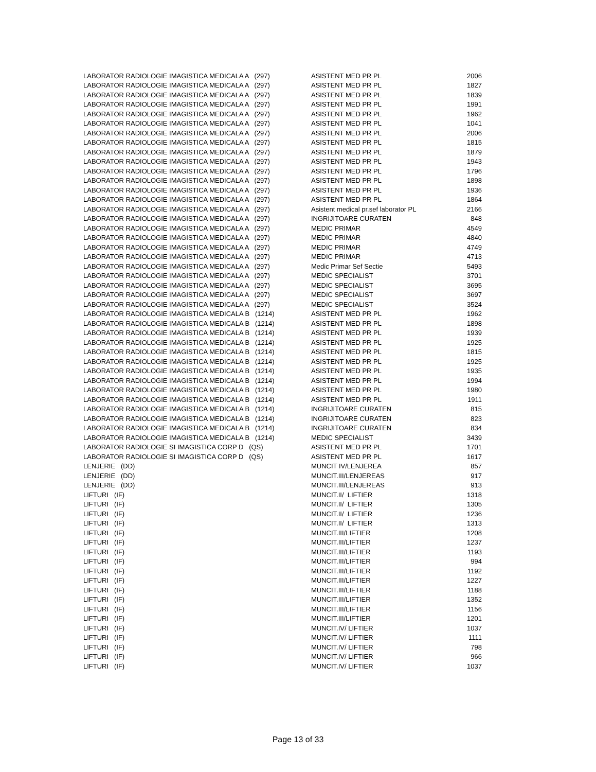| LABORATOR RADIOLOGIE IMAGISTICA MEDICALA A (297) | ASISTENT MED PR PL | 2006 |
| LABORATOR RADIOLOGIE IMAGISTICA MEDICALA A (297) | ASISTENT MED PR PL | 1827 |
| LABORATOR RADIOLOGIE IMAGISTICA MEDICALA A (297) | ASISTENT MED PR PL | 1839 |
| LABORATOR RADIOLOGIE IMAGISTICA MEDICALA A (297) | ASISTENT MED PR PL | 1991 |
| LABORATOR RADIOLOGIE IMAGISTICA MEDICALA A (297) | ASISTENT MED PR PL | 1962 |
| LABORATOR RADIOLOGIE IMAGISTICA MEDICALA A (297) | ASISTENT MED PR PL | 1041 |
| LABORATOR RADIOLOGIE IMAGISTICA MEDICALA A (297) | ASISTENT MED PR PL | 2006 |
| LABORATOR RADIOLOGIE IMAGISTICA MEDICALA A (297) | ASISTENT MED PR PL | 1815 |
| LABORATOR RADIOLOGIE IMAGISTICA MEDICALA A (297) | ASISTENT MED PR PL | 1879 |
| LABORATOR RADIOLOGIE IMAGISTICA MEDICALA A (297) | ASISTENT MED PR PL | 1943 |
| LABORATOR RADIOLOGIE IMAGISTICA MEDICALA A (297) | ASISTENT MED PR PL | 1796 |
| LABORATOR RADIOLOGIE IMAGISTICA MEDICALA A (297) | ASISTENT MED PR PL | 1898 |
| LABORATOR RADIOLOGIE IMAGISTICA MEDICALA A (297) | ASISTENT MED PR PL | 1936 |
| LABORATOR RADIOLOGIE IMAGISTICA MEDICALA A (297) | ASISTENT MED PR PL | 1864 |
| LABORATOR RADIOLOGIE IMAGISTICA MEDICALA A (297) | Asistent medical pr.sef laborator PL | 2166 |
| LABORATOR RADIOLOGIE IMAGISTICA MEDICALA A (297) | INGRIJITOARE CURATEN | 848 |
| LABORATOR RADIOLOGIE IMAGISTICA MEDICALA A (297) | MEDIC PRIMAR | 4549 |
| LABORATOR RADIOLOGIE IMAGISTICA MEDICALA A (297) | MEDIC PRIMAR | 4840 |
| LABORATOR RADIOLOGIE IMAGISTICA MEDICALA A (297) | MEDIC PRIMAR | 4749 |
| LABORATOR RADIOLOGIE IMAGISTICA MEDICALA A (297) | MEDIC PRIMAR | 4713 |
| LABORATOR RADIOLOGIE IMAGISTICA MEDICALA A (297) | Medic Primar Sef Sectie | 5493 |
| LABORATOR RADIOLOGIE IMAGISTICA MEDICALA A (297) | MEDIC SPECIALIST | 3701 |
| LABORATOR RADIOLOGIE IMAGISTICA MEDICALA A (297) | MEDIC SPECIALIST | 3695 |
| LABORATOR RADIOLOGIE IMAGISTICA MEDICALA A (297) | MEDIC SPECIALIST | 3697 |
| LABORATOR RADIOLOGIE IMAGISTICA MEDICALA A (297) | MEDIC SPECIALIST | 3524 |
| LABORATOR RADIOLOGIE IMAGISTICA MEDICALA B (1214) | ASISTENT MED PR PL | 1962 |
| LABORATOR RADIOLOGIE IMAGISTICA MEDICALA B (1214) | ASISTENT MED PR PL | 1898 |
| LABORATOR RADIOLOGIE IMAGISTICA MEDICALA B (1214) | ASISTENT MED PR PL | 1939 |
| LABORATOR RADIOLOGIE IMAGISTICA MEDICALA B (1214) | ASISTENT MED PR PL | 1925 |
| LABORATOR RADIOLOGIE IMAGISTICA MEDICALA B (1214) | ASISTENT MED PR PL | 1815 |
| LABORATOR RADIOLOGIE IMAGISTICA MEDICALA B (1214) | ASISTENT MED PR PL | 1925 |
| LABORATOR RADIOLOGIE IMAGISTICA MEDICALA B (1214) | ASISTENT MED PR PL | 1935 |
| LABORATOR RADIOLOGIE IMAGISTICA MEDICALA B (1214) | ASISTENT MED PR PL | 1994 |
| LABORATOR RADIOLOGIE IMAGISTICA MEDICALA B (1214) | ASISTENT MED PR PL | 1980 |
| LABORATOR RADIOLOGIE IMAGISTICA MEDICALA B (1214) | ASISTENT MED PR PL | 1911 |
| LABORATOR RADIOLOGIE IMAGISTICA MEDICALA B (1214) | INGRIJITOARE CURATEN | 815 |
| LABORATOR RADIOLOGIE IMAGISTICA MEDICALA B (1214) | INGRIJITOARE CURATEN | 823 |
| LABORATOR RADIOLOGIE IMAGISTICA MEDICALA B (1214) | INGRIJITOARE CURATEN | 834 |
| LABORATOR RADIOLOGIE IMAGISTICA MEDICALA B (1214) | MEDIC SPECIALIST | 3439 |
| LABORATOR RADIOLOGIE SI IMAGISTICA CORP D (QS) | ASISTENT MED PR PL | 1701 |
| LABORATOR RADIOLOGIE SI IMAGISTICA CORP D (QS) | ASISTENT MED PR PL | 1617 |
| LENJERIE (DD) | MUNCIT IV/LENJEREA | 857 |
| LENJERIE (DD) | MUNCIT.III/LENJEREAS | 917 |
| LENJERIE (DD) | MUNCIT.III/LENJEREAS | 913 |
| LIFTURI (IF) | MUNCIT.II/ LIFTIER | 1318 |
| LIFTURI (IF) | MUNCIT.II/ LIFTIER | 1305 |
| LIFTURI (IF) | MUNCIT.II/ LIFTIER | 1236 |
| LIFTURI (IF) | MUNCIT.II/ LIFTIER | 1313 |
| LIFTURI (IF) | MUNCIT.III/LIFTIER | 1208 |
| LIFTURI (IF) | MUNCIT.III/LIFTIER | 1237 |
| LIFTURI (IF) | MUNCIT.III/LIFTIER | 1193 |
| LIFTURI (IF) | MUNCIT.III/LIFTIER | 994 |
| LIFTURI (IF) | MUNCIT.III/LIFTIER | 1192 |
| LIFTURI (IF) | MUNCIT.III/LIFTIER | 1227 |
| LIFTURI (IF) | MUNCIT.III/LIFTIER | 1188 |
| LIFTURI (IF) | MUNCIT.III/LIFTIER | 1352 |
| LIFTURI (IF) | MUNCIT.III/LIFTIER | 1156 |
| LIFTURI (IF) | MUNCIT.III/LIFTIER | 1201 |
| LIFTURI (IF) | MUNCIT.IV/ LIFTIER | 1037 |
| LIFTURI (IF) | MUNCIT.IV/ LIFTIER | 1111 |
| LIFTURI (IF) | MUNCIT.IV/ LIFTIER | 798 |
| LIFTURI (IF) | MUNCIT.IV/ LIFTIER | 966 |
| LIFTURI (IF) | MUNCIT.IV/ LIFTIER | 1037 |
Page 13 of 33